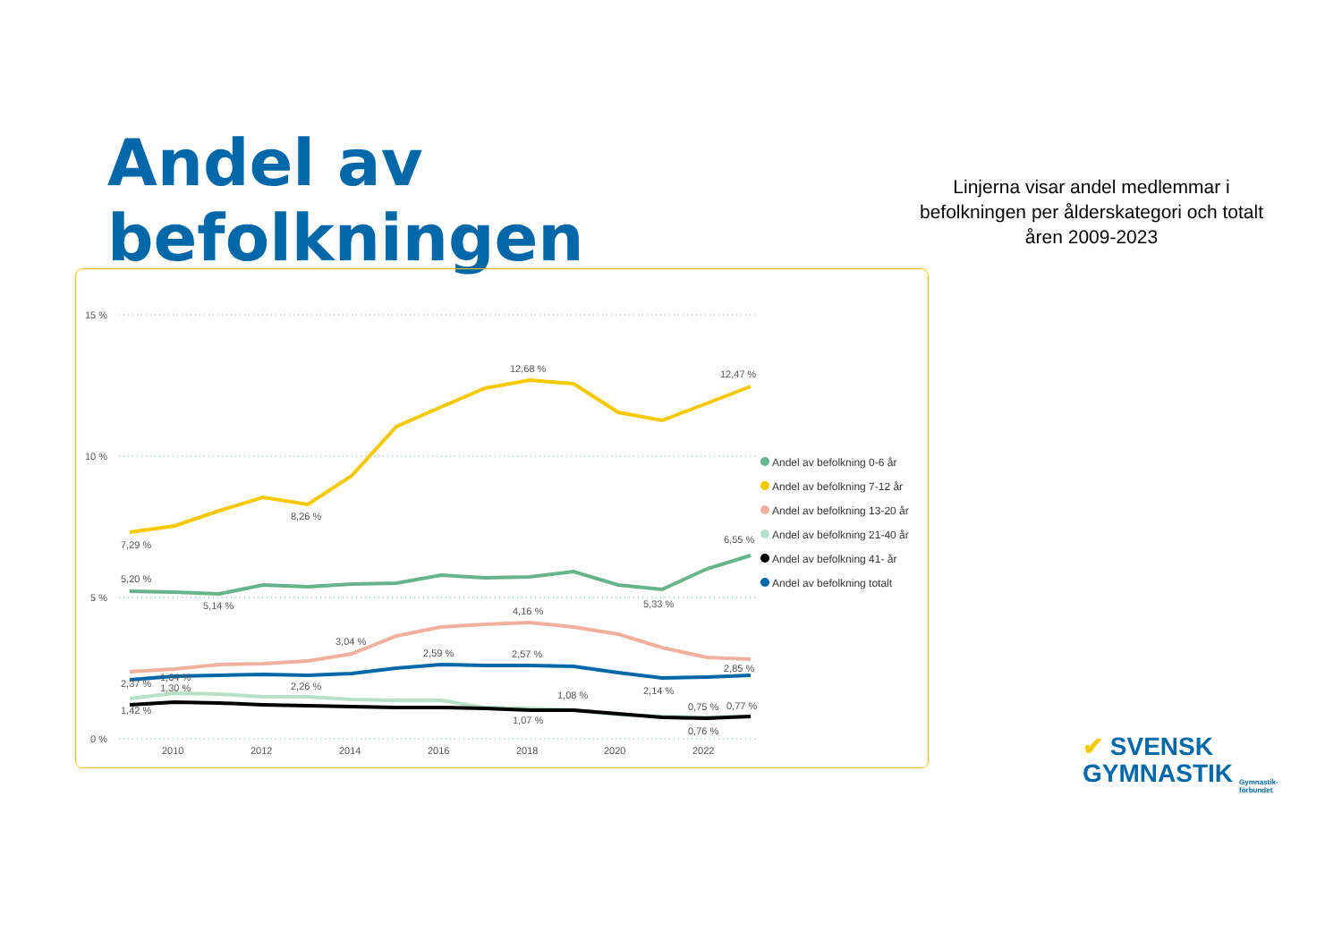Andel av befolkningen
Linjerna visar andel medlemmar i befolkningen per ålderskategori och totalt åren 2009-2023
15 %
10 %
5 %
0 %
2010
2012
2014
2016
2018
2020
2022
7,29 %
8,26 %
12,68 %
12,47 %
5,20 %
5,14 %
5,33 %
6,55 %
3,04 %
4,16 %
2,85 %
2,37 %
1,64 %
1,30 %
2,26 %
2,59 %
2,57 %
2,14 %
1,42 %
1,08 %
1,07 %
0,75 %
0,77 %
0,76 %
Andel av befolkning 0-6 år
Andel av befolkning 7-12 år
Andel av befolkning 13-20 år
Andel av befolkning 21-40 år
Andel av befolkning 41- år
Andel av befolkning totalt
✔ SVENSK
GYMNASTIK
Gymnastik-
förbundet